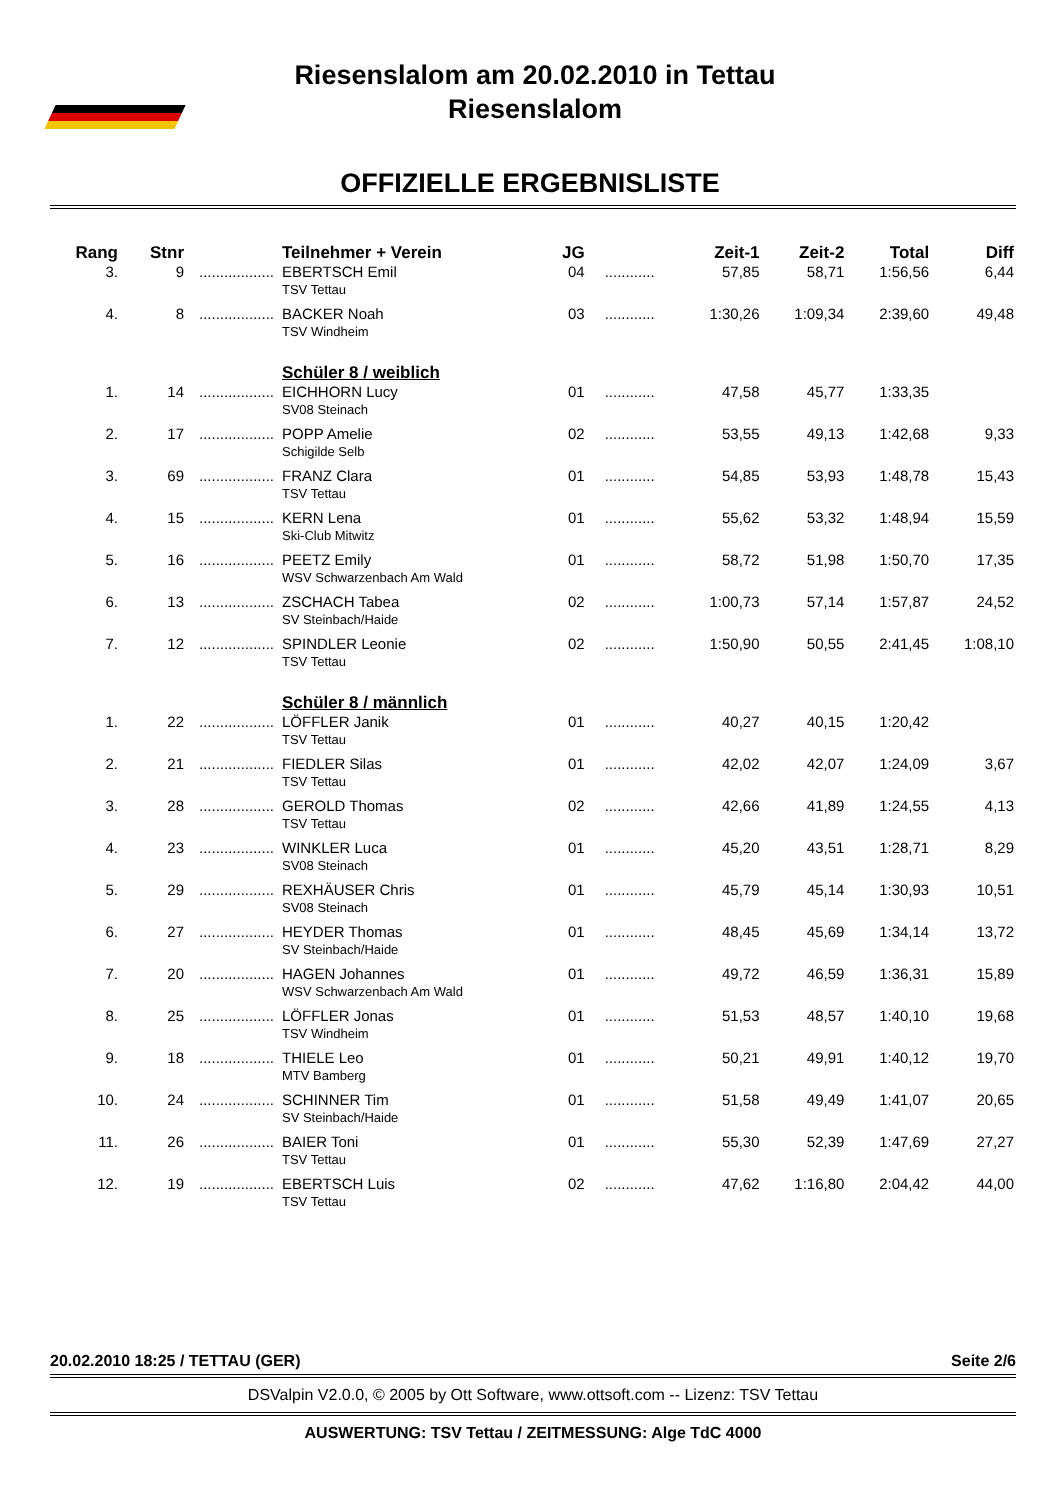Riesenslalom am 20.02.2010 in Tettau
Riesenslalom
OFFIZIELLE ERGEBNISLISTE
| Rang | Stnr | | Teilnehmer + Verein | JG | | Zeit-1 | Zeit-2 | Total | Diff |
| --- | --- | --- | --- | --- | --- | --- | --- | --- | --- |
| 3. | 9 | .................. | EBERTSCH Emil TSV Tettau | 04 | ............ | 57,85 | 58,71 | 1:56,56 | 6,44 |
| 4. | 8 | .................. | BACKER Noah TSV Windheim | 03 | ............ | 1:30,26 | 1:09,34 | 2:39,60 | 49,48 |
| | | | Schüler 8 / weiblich | | | | | | |
| 1. | 14 | .................. | EICHHORN Lucy SV08 Steinach | 01 | ............ | 47,58 | 45,77 | 1:33,35 | |
| 2. | 17 | .................. | POPP Amelie Schigilde Selb | 02 | ............ | 53,55 | 49,13 | 1:42,68 | 9,33 |
| 3. | 69 | .................. | FRANZ Clara TSV Tettau | 01 | ............ | 54,85 | 53,93 | 1:48,78 | 15,43 |
| 4. | 15 | .................. | KERN Lena Ski-Club Mitwitz | 01 | ............ | 55,62 | 53,32 | 1:48,94 | 15,59 |
| 5. | 16 | .................. | PEETZ Emily WSV Schwarzenbach Am Wald | 01 | ............ | 58,72 | 51,98 | 1:50,70 | 17,35 |
| 6. | 13 | .................. | ZSCHACH Tabea SV Steinbach/Haide | 02 | ............ | 1:00,73 | 57,14 | 1:57,87 | 24,52 |
| 7. | 12 | .................. | SPINDLER Leonie TSV Tettau | 02 | ............ | 1:50,90 | 50,55 | 2:41,45 | 1:08,10 |
| | | | Schüler 8 / männlich | | | | | | |
| 1. | 22 | .................. | LÖFFLER Janik TSV Tettau | 01 | ............ | 40,27 | 40,15 | 1:20,42 | |
| 2. | 21 | .................. | FIEDLER Silas TSV Tettau | 01 | ............ | 42,02 | 42,07 | 1:24,09 | 3,67 |
| 3. | 28 | .................. | GEROLD Thomas TSV Tettau | 02 | ............ | 42,66 | 41,89 | 1:24,55 | 4,13 |
| 4. | 23 | .................. | WINKLER Luca SV08 Steinach | 01 | ............ | 45,20 | 43,51 | 1:28,71 | 8,29 |
| 5. | 29 | .................. | REXHÄUSER Chris SV08 Steinach | 01 | ............ | 45,79 | 45,14 | 1:30,93 | 10,51 |
| 6. | 27 | .................. | HEYDER Thomas SV Steinbach/Haide | 01 | ............ | 48,45 | 45,69 | 1:34,14 | 13,72 |
| 7. | 20 | .................. | HAGEN Johannes WSV Schwarzenbach Am Wald | 01 | ............ | 49,72 | 46,59 | 1:36,31 | 15,89 |
| 8. | 25 | .................. | LÖFFLER Jonas TSV Windheim | 01 | ............ | 51,53 | 48,57 | 1:40,10 | 19,68 |
| 9. | 18 | .................. | THIELE Leo MTV Bamberg | 01 | ............ | 50,21 | 49,91 | 1:40,12 | 19,70 |
| 10. | 24 | .................. | SCHINNER Tim SV Steinbach/Haide | 01 | ............ | 51,58 | 49,49 | 1:41,07 | 20,65 |
| 11. | 26 | .................. | BAIER Toni TSV Tettau | 01 | ............ | 55,30 | 52,39 | 1:47,69 | 27,27 |
| 12. | 19 | .................. | EBERTSCH Luis TSV Tettau | 02 | ............ | 47,62 | 1:16,80 | 2:04,42 | 44,00 |
20.02.2010 18:25 / TETTAU (GER) Seite 2/6
DSValpin V2.0.0, © 2005 by Ott Software, www.ottsoft.com -- Lizenz: TSV Tettau
AUSWERTUNG: TSV Tettau / ZEITMESSUNG: Alge TdC 4000